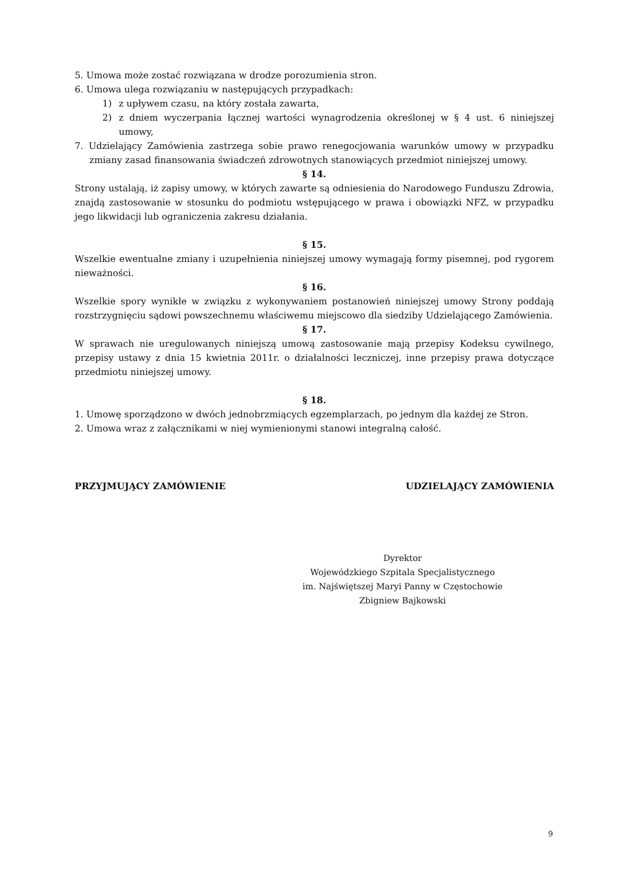5. Umowa może zostać rozwiązana w drodze porozumienia stron.
6. Umowa ulega rozwiązaniu w następujących przypadkach:
1) z upływem czasu, na który została zawarta,
2) z dniem wyczerpania łącznej wartości wynagrodzenia określonej w § 4 ust. 6 niniejszej umowy,
7. Udzielający Zamówienia zastrzega sobie prawo renegocjowania warunków umowy w przypadku zmiany zasad finansowania świadczeń zdrowotnych stanowiących przedmiot niniejszej umowy.
§ 14.
Strony ustalają, iż zapisy umowy, w których zawarte są odniesienia do Narodowego Funduszu Zdrowia, znajdą zastosowanie w stosunku do podmiotu wstępującego w prawa i obowiązki NFZ, w przypadku jego likwidacji lub ograniczenia zakresu działania.
§ 15.
Wszelkie ewentualne zmiany i uzupełnienia niniejszej umowy wymagają formy pisemnej, pod rygorem nieważności.
§ 16.
Wszelkie spory wynikłe w związku z wykonywaniem postanowień niniejszej umowy Strony poddają rozstrzygnięciu sądowi powszechnemu właściwemu miejscowo dla siedziby Udzielającego Zamówienia.
§ 17.
W sprawach nie uregulowanych niniejszą umową zastosowanie mają przepisy Kodeksu cywilnego, przepisy ustawy z dnia 15 kwietnia 2011r. o działalności leczniczej, inne przepisy prawa dotyczące przedmiotu niniejszej umowy.
§ 18.
1. Umowę sporządzono w dwóch jednobrzmiących egzemplarzach, po jednym dla każdej ze Stron.
2. Umowa wraz z załącznikami w niej wymienionymi stanowi integralną całość.
PRZYJMUJĄCY ZAMÓWIENIE UDZIELAJĄCY ZAMÓWIENIA
Dyrektor
Wojewódzkiego Szpitala Specjalistycznego
im. Najświętszej Maryi Panny w Częstochowie
Zbigniew Bajkowski
9